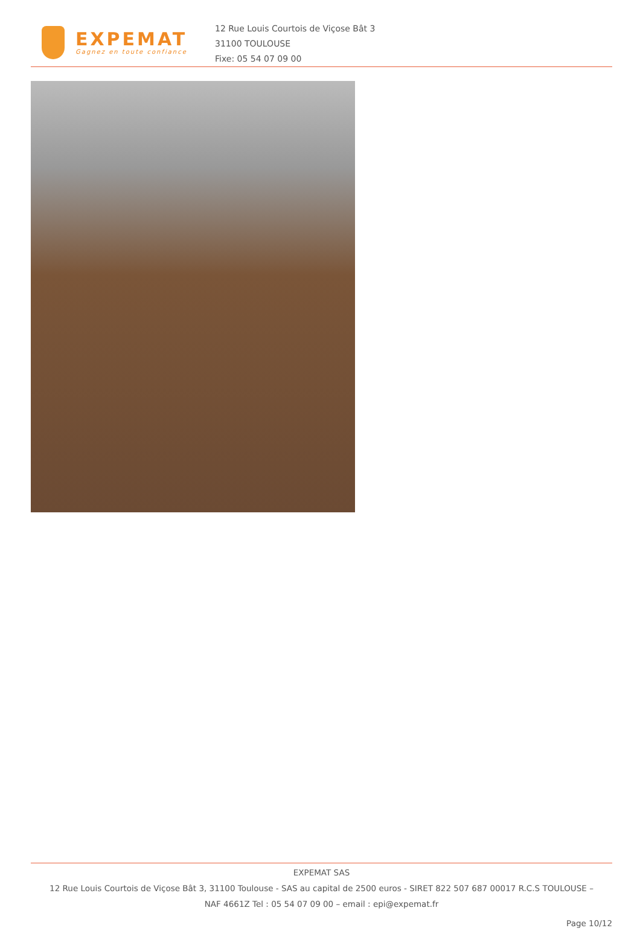EXPEMAT
Gagnez en toute confiance
12 Rue Louis Courtois de Viçose Bât 3
31100 TOULOUSE
Fixe: 05 54 07 09 00
EXPEMAT SAS
12 Rue Louis Courtois de Viçose Bât 3, 31100 Toulouse - SAS au capital de 2500 euros - SIRET 822 507 687 00017 R.C.S TOULOUSE –
NAF 4661Z Tel : 05 54 07 09 00 – email : epi@expemat.fr
Page 10/12